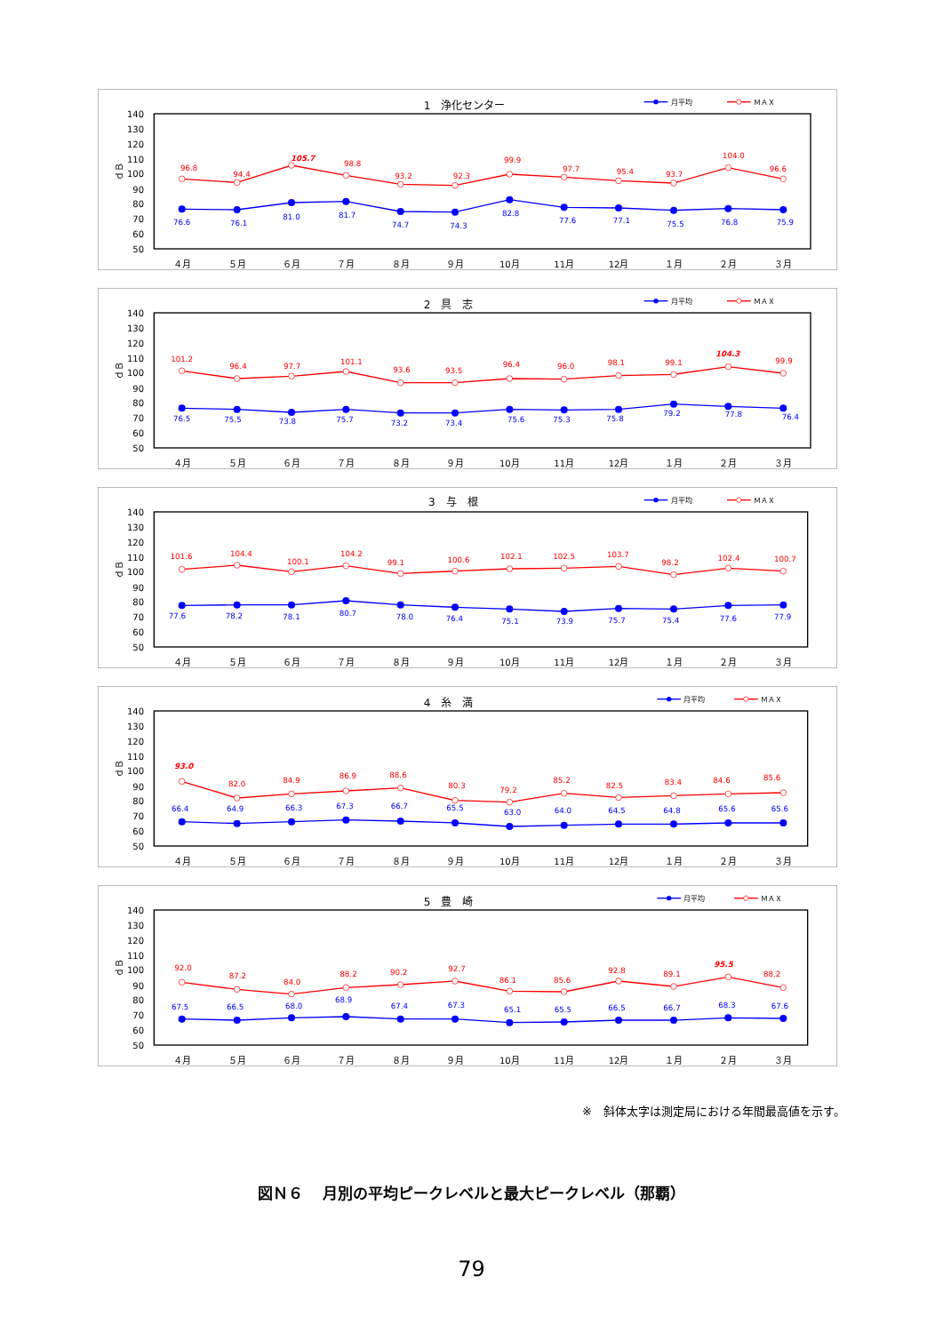1　浄化センター
月平均
ＭＡＸ
140
130
120
110
100
90
80
70
60
50
ｄＢ
４月
５月
６月
７月
８月
９月
10月
11月
12月
１月
２月
３月
96.8
94.4
105.7
98.8
93.2
92.3
99.9
97.7
95.4
93.7
104.0
96.6
76.6
76.1
81.0
81.7
74.7
74.3
82.8
77.6
77.1
75.5
76.8
75.9
2　具　志
月平均
ＭＡＸ
140
130
120
110
100
90
80
70
60
50
ｄＢ
４月
５月
６月
７月
８月
９月
10月
11月
12月
１月
２月
３月
101.2
96.4
97.7
101.1
93.6
93.5
96.4
96.0
98.1
99.1
104.3
99.9
76.5
75.5
73.8
75.7
73.2
73.4
75.6
75.3
75.8
79.2
77.8
76.4
3　与　根
月平均
ＭＡＸ
140
130
120
110
100
90
80
70
60
50
ｄＢ
４月
５月
６月
７月
８月
９月
10月
11月
12月
１月
２月
３月
101.6
104.4
100.1
104.2
99.1
100.6
102.1
102.5
103.7
98.2
102.4
100.7
77.6
78.2
78.1
80.7
78.0
76.4
75.1
73.9
75.7
75.4
77.6
77.9
4　糸　満
月平均
ＭＡＸ
140
130
120
110
100
90
80
70
60
50
ｄＢ
４月
５月
６月
７月
８月
９月
10月
11月
12月
１月
２月
３月
93.0
82.0
84.9
86.9
88.6
80.3
79.2
85.2
82.5
83.4
84.6
85.6
66.4
64.9
66.3
67.3
66.7
65.5
63.0
64.0
64.5
64.8
65.6
65.6
5　豊　崎
月平均
ＭＡＸ
140
130
120
110
100
90
80
70
60
50
ｄＢ
４月
５月
６月
７月
８月
９月
10月
11月
12月
１月
２月
３月
92.0
87.2
84.0
88.2
90.2
92.7
86.1
85.6
92.8
89.1
95.5
88.2
67.5
66.5
68.0
68.9
67.4
67.3
65.1
65.5
66.5
66.7
68.3
67.6
※　斜体太字は測定局における年間最高値を示す。
図Ｎ６　 月別の平均ピークレベルと最大ピークレベル（那覇）
79